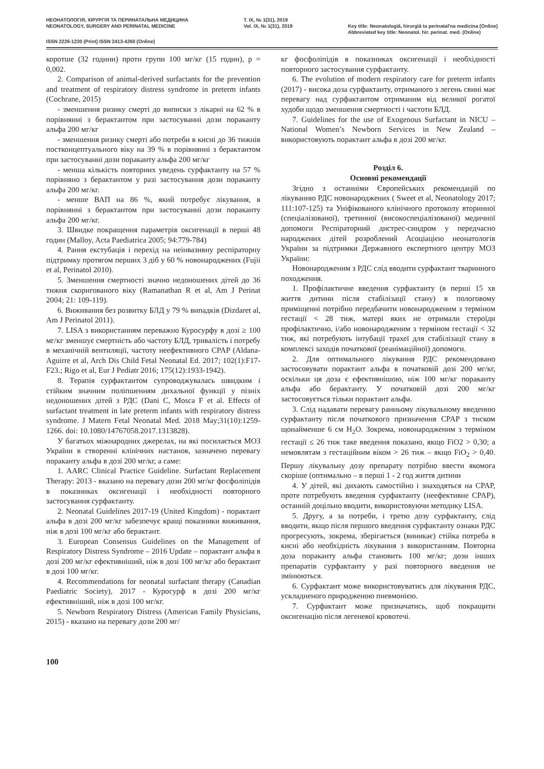НЕОНАТОЛОГІЯ, ХІРУРГІЯ ТА ПЕРИНАТАЛЬНА МЕДИЦИНА
NEONATOLOGY, SURGERY AND PERINATAL MEDICINE
Т. IX, № 1(31), 2019
Vol. IX, № 1(31), 2019
Key title: Neonatologìâ, hìrurgìâ ta perinatal'na medicina (Online)
Abbreviated key title: Neonatol. hìr. perinat. med. (Online)
ISSN 2226-1230 (Print) ISSN 2413-4260 (Online)
коротше (32 години) проти групи 100 мг/кг (15 годин), p = 0,002.
2. Comparison of animal-derived surfactants for the prevention and treatment of respiratory distress syndrome in preterm infants (Cochrane, 2015)
- зменшення ризику смерті до виписки з лікарні на 62 % в порівнянні з берактантом при застосуванні дози пораканту альфа 200 мг/кг
- зменшення ризику смерті або потреби в кисні до 36 тижнів постконцептуального віку на 39 % в порівнянні з берактантом при застосуванні дози пораканту альфа 200 мг/кг
- менша кількість повторних уведень сурфактанту на 57 % порівняно з берактантом у разі застосування дози пораканту альфа 200 мг/кг.
- менше ВАП на 86 %, який потребує лікування, в порівнянні з берактантом при застосуванні дози пораканту альфа 200 мг/кг.
3. Швидке покращення параметрів оксигенації в перші 48 годин (Malloy, Acta Paediatrica 2005; 94:779-784)
4. Рання екстубація і перехід на неінвазивну респіраторну підтримку протягом перших 3 діб у 60 % новонароджених (Fujii et al, Perinatol 2010).
5. Зменшення смертності значно недоношених дітей до 36 тижня скоригованого віку (Ramanathan R et al, Am J Perinat 2004; 21: 109-119).
6. Виживання без розвитку БЛД у 79 % випадків (Dizdaret al, Am J Perinatol 2011).
7. LISA з використанням переважно Куросурфу в дозі ≥ 100 мг/кг зменшує смертність або частоту БЛД, тривалість і потребу в механічній вентиляції, частоту неефективного CPAP (Aldana-Aguirre et al, Arch Dis Child Fetal Neonatal Ed. 2017; 102(1):F17-F23.; Rigo et al, Eur J Pediatr 2016; 175(12):1933-1942).
8. Терапія сурфактантом супроводжувалась швидким і стійким значним поліпшенням дихальної функції у пізніх недоношених дітей з РДС (Dani C, Mosca F et al. Effects of surfactant treatment in late preterm infants with respiratory distress syndrome. J Matern Fetal Neonatal Med. 2018 May;31(10):1259-1266. doi: 10.1080/14767058.2017.1313828).
У багатьох міжнародних джерелах, на які посилається МОЗ України в створенні клінічних настанов, зазначено перевагу пораканту альфа в дозі 200 мг/кг, а саме:
1. AARC Clinical Practice Guideline. Surfactant Replacement Therapy: 2013 - вказано на перевагу дози 200 мг/кг фосфоліпідів в показниках оксигенації і необхідності повторного застосування сурфактанту.
2. Neonatal Guidelines 2017-19 (United Kingdom) - порактант альфа в дозі 200 мг/кг забезпечує кращі показники виживання, ніж в дозі 100 мг/кг або берактант.
3. European Consensus Guidelines on the Management of Respiratory Distress Syndrome – 2016 Update – порактант альфа в дозі 200 мг/кг ефективніший, ніж в дозі 100 мг/кг або берактант в дозі 100 мг/кг.
4. Recommendations for neonatal surfactant therapy (Canadian Paediatric Society), 2017 - Куросурф в дозі 200 мг/кг ефективніший, ніж в дозі 100 мг/кг.
5. Newborn Respiratory Distress (American Family Physicians, 2015) - вказано на перевагу дози 200 мг/
кг фосфоліпідів в показниках оксигенації і необхідності повторного застосування сурфактанту.
6. The evolution of modern respiratory care for preterm infants (2017) - висока доза сурфактанту, отриманого з легень свині має перевагу над сурфактантом отриманим від великої рогатої худоби щодо зменшення смертності і частоти БЛД.
7. Guidelines for the use of Exogenous Surfactant in NICU – National Women’s Newborn Services in New Zealand – використовують порактант альфа в дозі 200 мг/кг.
Розділ 6.
Основні рекомендації
Згідно з останніми Європейських рекомендацій по лікуванню РДС новонароджених ( Sweet et al, Neonatology 2017; 111:107-125) та Уніфікованого клінічного протоколу вторинної (спеціалізованої), третинної (високоспеціалізованої) медичної допомоги Респіраторний дистрес-синдром у передчасно народжених дітей розроблений Асоціацією неонатологів України за підтримки Державного експертного центру МОЗ України:
Новонародженим з РДС слід вводити сурфактант тваринного походження.
1. Профілактичне введення сурфактанту (в перші 15 хв життя дитини після стабілізації стану) в пологовому приміщенні потрібно передбачити новонародженим з терміном гестації < 28 тиж, матері яких не отримали стероїди профілактично, і/або новонародженим з терміном гестації < 32 тиж, які потребують інтубації трахеї для стабілізації стану в комплексі заходів початкової (реанімаційної) допомоги.
2. Для оптимального лікування РДС рекомендовано застосовувати порактант альфа в початковій дозі 200 мг/кг, оскільки ця доза є ефективнішою, ніж 100 мг/кг пораканту альфа або берактанту. У початковій дозі 200 мг/кг застосовується тільки порактант альфа.
3. Слід надавати перевагу ранньому лікувальному введенню сурфактанту після початкового призначення CPAP з тиском щонайменше 6 см H<sub>2</sub>O. Зокрема, новонародженим з терміном гестації ≤ 26 тиж таке введення показано, якщо FiO2 > 0,30; а немовлятам з гестаційним віком > 26 тиж – якщо FiO<sub>2</sub> > 0,40. Першу лікувальну дозу препарату потрібно ввести якомога скоріше (оптимально – в перші 1 - 2 год життя дитини
4. У дітей, які дихають самостійно і знаходяться на CPAP, проте потребують введення сурфактанту (неефективне CPAP), останній доцільно вводити, використовуючи методику LISA.
5. Другу, а за потреби, і третю дозу сурфактанту, слід вводити, якщо після першого введення сурфактанту ознаки РДС прогресують, зокрема, зберігається (виникає) стійка потреба в кисні або необхідність лікування з використанням. Повторна доза пораканту альфа становить 100 мг/кг; дози інших препаратів сурфактанту у разі повторного введення не змінюються.
6. Сурфактант може використовуватись для лікування РДС, ускладненого природженою пневмонією.
7. Сурфактант може призначатись, щоб покращити оксигенацію після легеневої кровотечі.
100